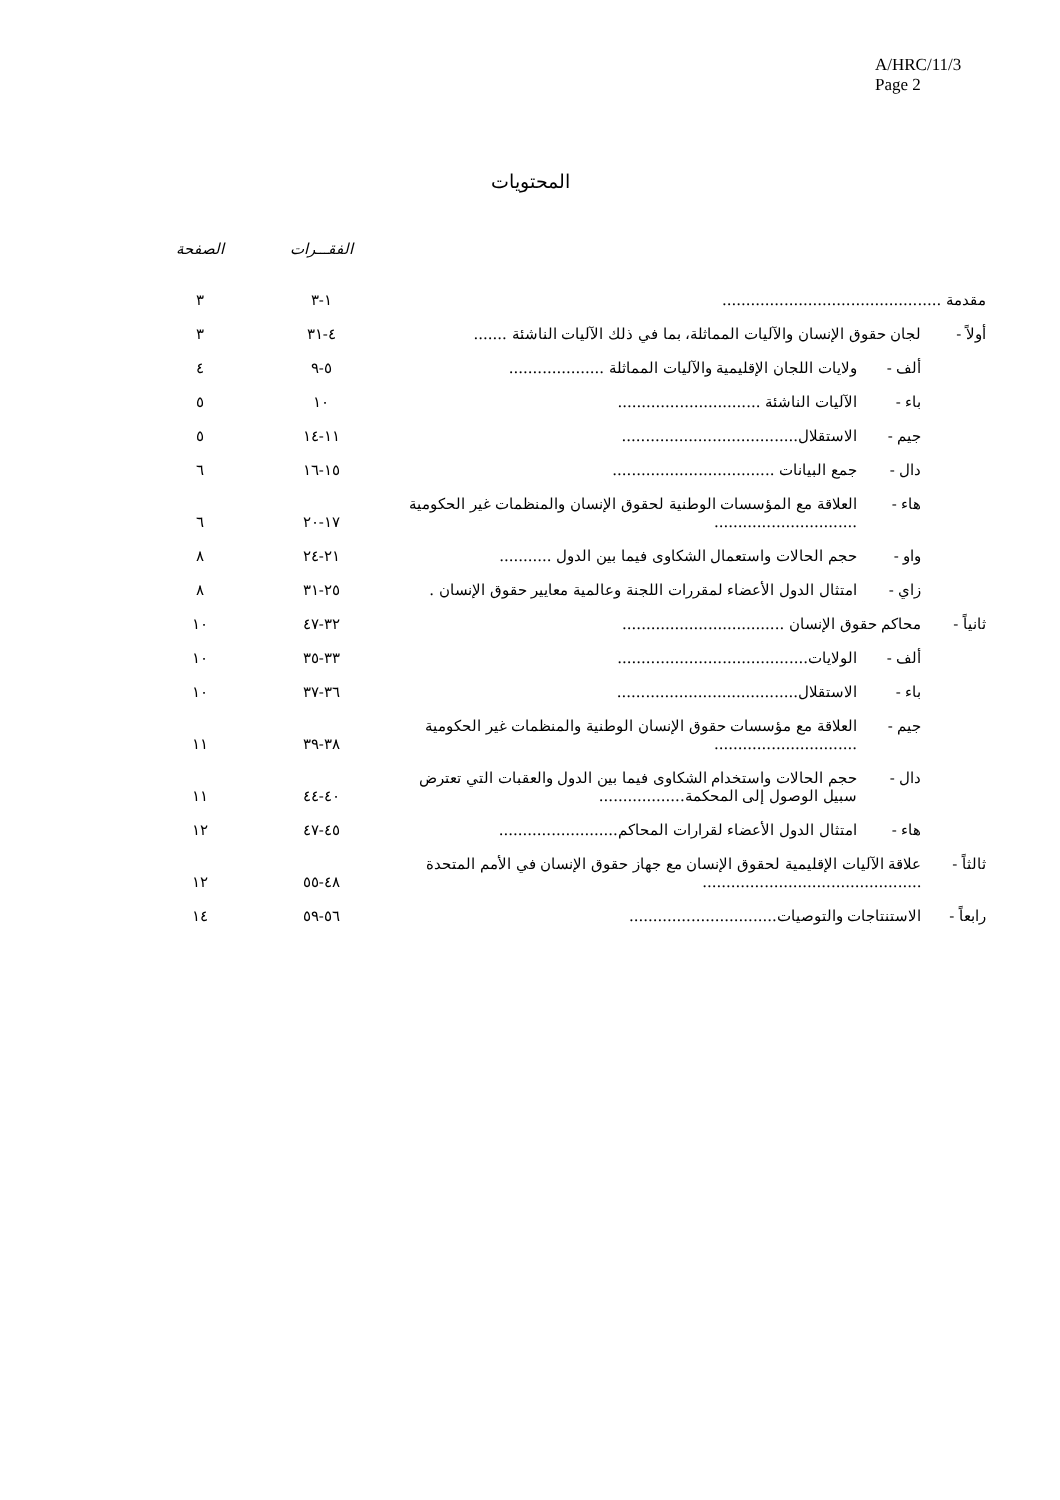A/HRC/11/3
Page 2
المحتويات
| | | | الفقـــرات | الصفحة |
| --- | --- | --- | --- | --- |
| مقدمة .............................................. | | | ١-٣ | ٣ |
| أولاً - | لجان حقوق الإنسان والآليات المماثلة، بما في ذلك الآليات الناشئة ....... | | ٤-٣١ | ٣ |
| | ألف - | ولايات اللجان الإقليمية والآليات المماثلة .................... | ٥-٩ | ٤ |
| | باء - | الآليات الناشئة .............................. | ١٠ | ٥ |
| | جيم - | الاستقلال..................................... | ١١-١٤ | ٥ |
| | دال - | جمع البيانات .................................. | ١٥-١٦ | ٦ |
| | هاء - | العلاقة مع المؤسسات الوطنية لحقوق الإنسان والمنظمات غير الحكومية .............................. | ١٧-٢٠ | ٦ |
| | واو - | حجم الحالات واستعمال الشكاوى فيما بين الدول ........... | ٢١-٢٤ | ٨ |
| | زاي - | امتثال الدول الأعضاء لمقررات اللجنة وعالمية معايير حقوق الإنسان . | ٢٥-٣١ | ٨ |
| ثانياً - | محاكم حقوق الإنسان .................................. | | ٣٢-٤٧ | ١٠ |
| | ألف - | الولايات........................................ | ٣٣-٣٥ | ١٠ |
| | باء - | الاستقلال...................................... | ٣٦-٣٧ | ١٠ |
| | جيم - | العلاقة مع مؤسسات حقوق الإنسان الوطنية والمنظمات غير الحكومية .............................. | ٣٨-٣٩ | ١١ |
| | دال - | حجم الحالات واستخدام الشكاوى فيما بين الدول والعقبات التي تعترض سبيل الوصول إلى المحكمة.................. | ٤٠-٤٤ | ١١ |
| | هاء - | امتثال الدول الأعضاء لقرارات المحاكم......................... | ٤٥-٤٧ | ١٢ |
| ثالثاً - | علاقة الآليات الإقليمية لحقوق الإنسان مع جهاز حقوق الإنسان في الأمم المتحدة .............................................. | | ٤٨-٥٥ | ١٢ |
| رابعاً - | الاستنتاجات والتوصيات............................... | | ٥٦-٥٩ | ١٤ |